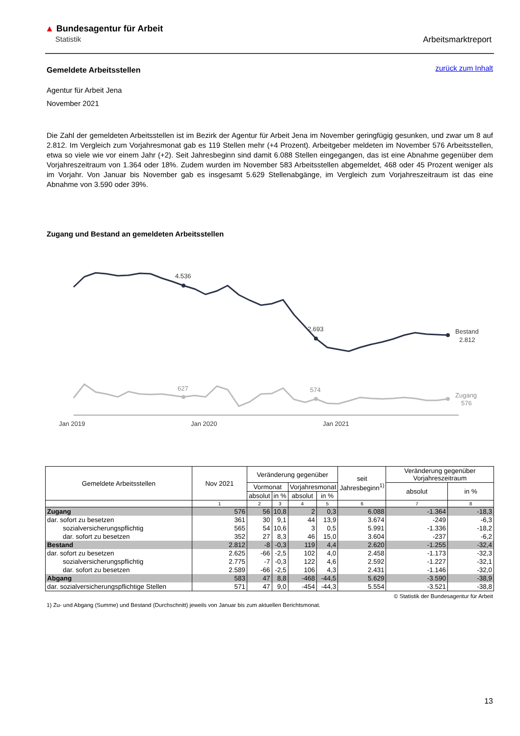▲ Bundesagentur für Arbeit
Statistik
Arbeitsmarktreport
zurück zum Inhalt
Gemeldete Arbeitsstellen
Agentur für Arbeit Jena
November 2021
Die Zahl der gemeldeten Arbeitsstellen ist im Bezirk der Agentur für Arbeit Jena im November geringfügig gesunken, und zwar um 8 auf 2.812. Im Vergleich zum Vorjahresmonat gab es 119 Stellen mehr (+4 Prozent). Arbeitgeber meldeten im November 576 Arbeitsstellen, etwa so viele wie vor einem Jahr (+2). Seit Jahresbeginn sind damit 6.088 Stellen eingegangen, das ist eine Abnahme gegenüber dem Vorjahreszeitraum von 1.364 oder 18%. Zudem wurden im November 583 Arbeitsstellen abgemeldet, 468 oder 45 Prozent weniger als im Vorjahr. Von Januar bis November gab es insgesamt 5.629 Stellenabgänge, im Vergleich zum Vorjahreszeitraum ist das eine Abnahme von 3.590 oder 39%.
Zugang und Bestand an gemeldeten Arbeitsstellen
4.536
2.693
Bestand
2.812
627
574
Zugang
576
Jan 2019
Jan 2020
Jan 2021
| Gemeldete Arbeitsstellen | Nov 2021 | Veränderung gegenüber | | | | seit Jahresbeginn<sup>1)</sup> | Veränderung gegenüber Vorjahreszeitraum | |
| | | Vormonat | | Vorjahresmonat | | | absolut | in % |
| | | absolut | in % | absolut | in % | | | |
| | 1 | 2 | 3 | 4 | 5 | 6 | 7 | 8 |
| Zugang | 576 | 56 | 10,8 | 2 | 0,3 | 6.088 | -1.364 | -18,3 |
| dar. sofort zu besetzen | 361 | 30 | 9,1 | 44 | 13,9 | 3.674 | -249 | -6,3 |
| sozialversicherungspflichtig | 565 | 54 | 10,6 | 3 | 0,5 | 5.991 | -1.336 | -18,2 |
| dar. sofort zu besetzen | 352 | 27 | 8,3 | 46 | 15,0 | 3.604 | -237 | -6,2 |
| Bestand | 2.812 | -8 | -0,3 | 119 | 4,4 | 2.620 | -1.255 | -32,4 |
| dar. sofort zu besetzen | 2.625 | -66 | -2,5 | 102 | 4,0 | 2.458 | -1.173 | -32,3 |
| sozialversicherungspflichtig | 2.775 | -7 | -0,3 | 122 | 4,6 | 2.592 | -1.227 | -32,1 |
| dar. sofort zu besetzen | 2.589 | -66 | -2,5 | 106 | 4,3 | 2.431 | -1.146 | -32,0 |
| Abgang | 583 | 47 | 8,8 | -468 | -44,5 | 5.629 | -3.590 | -38,9 |
| dar. sozialversicherungspflichtige Stellen | 571 | 47 | 9,0 | -454 | -44,3 | 5.554 | -3.521 | -38,8 |
© Statistik der Bundesagentur für Arbeit
1) Zu- und Abgang (Summe) und Bestand (Durchschnitt) jeweils von Januar bis zum aktuellen Berichtsmonat.
13